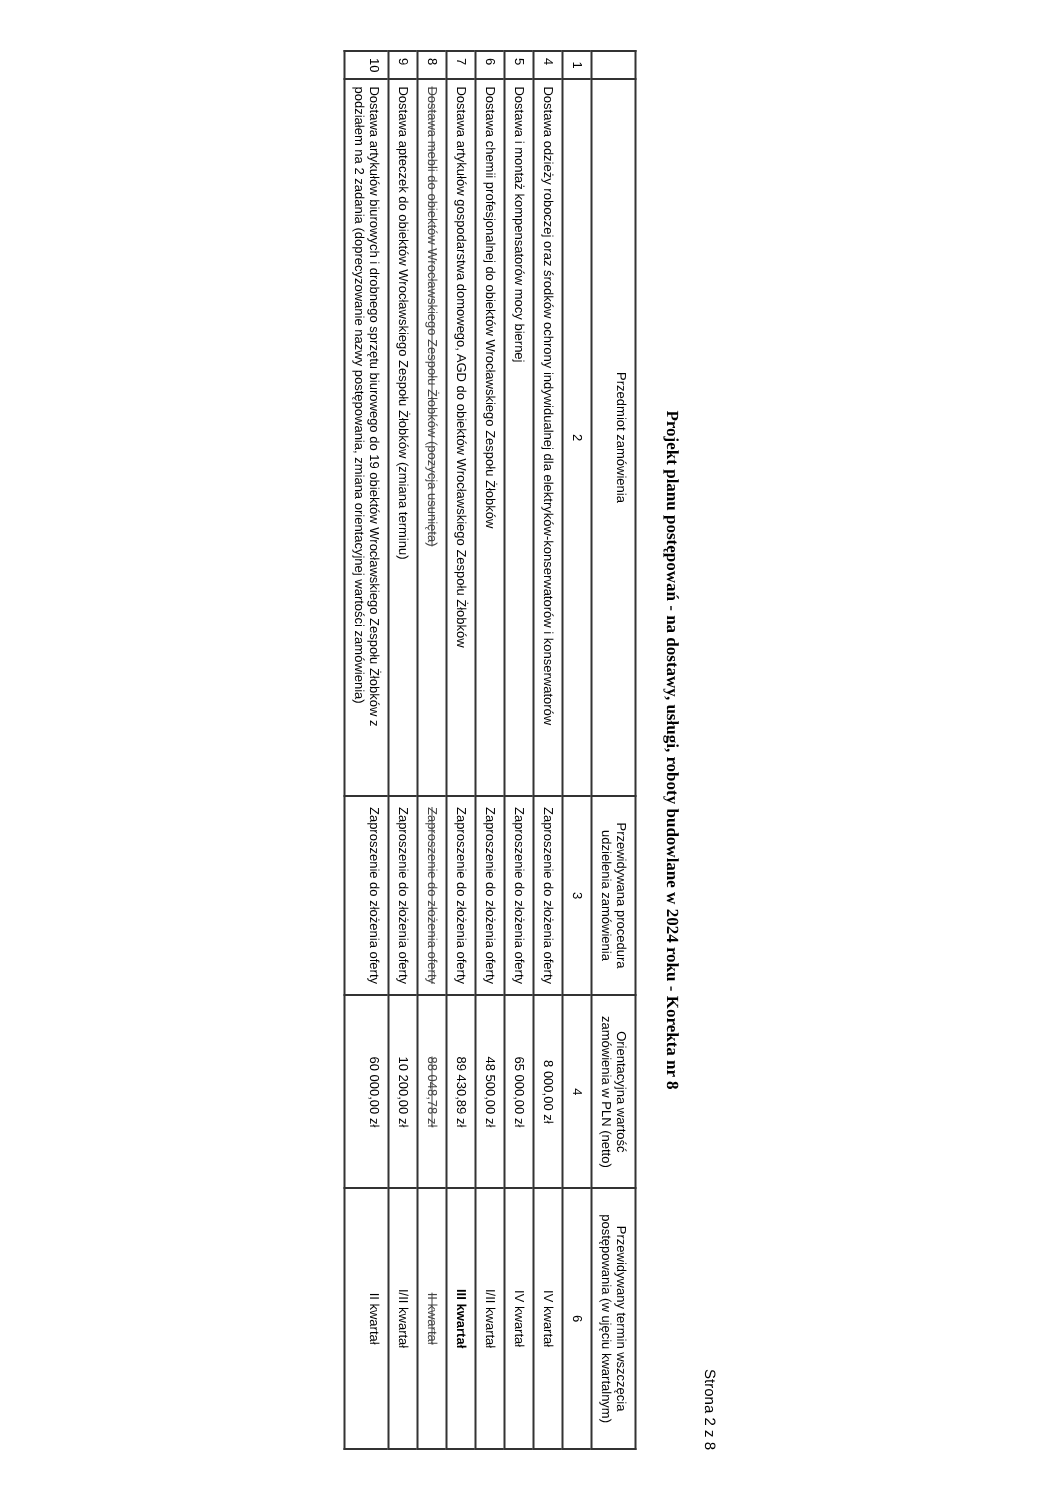Strona 2 z 8
Projekt planu postępowań - na dostawy, usługi, roboty budowlane w 2024 roku - Korekta nr 8
| | Przedmiot zamówienia | Przewidywana procedura udzielenia zamówienia | Orientacyjna wartość zamówienia w PLN (netto) | Przewidywany termin wszczęcia postępowania (w ujęciu kwartalnym) |
| --- | --- | --- | --- | --- |
| 1 | 2 | 3 | 4 | 6 |
| 4 | Dostawa odzieży roboczej oraz środków ochrony indywidualnej dla elektryków-konserwatorów i konserwatorów | Zaproszenie do złożenia oferty | 8 000,00 zł | IV kwartał |
| 5 | Dostawa i montaż kompensatorów mocy biernej | Zaproszenie do złożenia oferty | 65 000,00 zł | IV kwartał |
| 6 | Dostawa chemii profesjonalnej do obiektów Wrocławskiego Zespołu Żłobków | Zaproszenie do złożenia oferty | 48 500,00 zł | I/II kwartał |
| 7 | Dostawa artykułów gospodarstwa domowego, AGD do obiektów Wrocławskiego Zespołu Żłobków | Zaproszenie do złożenia oferty | 89 430,89 zł | III kwartał |
| 8 | Dostawa mebli do obiektów Wrocławskiego Zespołu Żłobków (pozycja usunięta) | Zaproszenie do złożenia oferty | 88 048,78 zł | II kwartał |
| 9 | Dostawa apteczek do obiektów Wrocławskiego Zespołu Żłobków (zmiana terminu) | Zaproszenie do złożenia oferty | 10 200,00 zł | I/II kwartał |
| 10 | Dostawa artykułów biurowych i drobnego sprzętu biurowego do 19 obiektów Wrocławskiego Zespołu Żłobków z podziałem na 2 zadania (doprecyzowanie nazwy postępowania, zmiana orientacyjnej wartości zamówienia) | Zaproszenie do złożenia oferty | 60 000,00 zł | II kwartał |